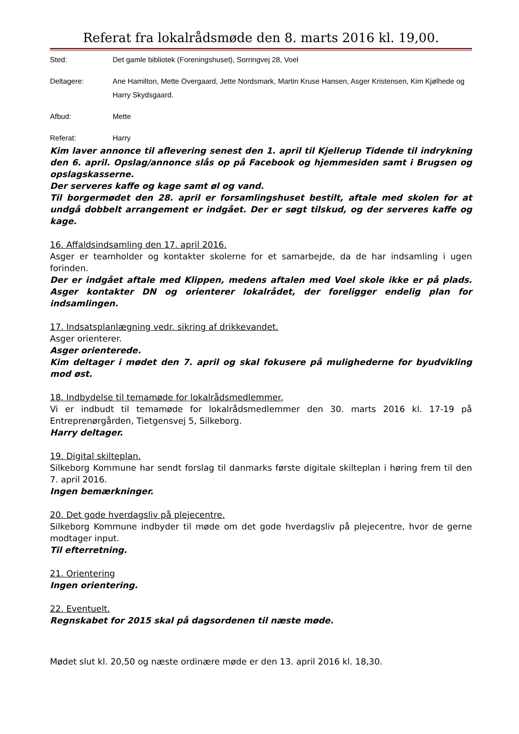Referat fra lokalrådsmøde den 8. marts 2016 kl. 19,00.
Sted: Det gamle bibliotek (Foreningshuset), Sorringvej 28, Voel
Deltagere: Ane Hamilton, Mette Overgaard, Jette Nordsmark, Martin Kruse Hansen, Asger Kristensen, Kim Kjølhede og Harry Skydsgaard.
Afbud: Mette
Referat: Harry
Kim laver annonce til aflevering senest den 1. april til Kjellerup Tidende til indrykning den 6. april. Opslag/annonce slås op på Facebook og hjemmesiden samt i Brugsen og opslagskasserne.
Der serveres kaffe og kage samt øl og vand.
Til borgermødet den 28. april er forsamlingshuset bestilt, aftale med skolen for at undgå dobbelt arrangement er indgået. Der er søgt tilskud, og der serveres kaffe og kage.
16. Affaldsindsamling den 17. april 2016.
Asger er teamholder og kontakter skolerne for et samarbejde, da de har indsamling i ugen forinden.
Der er indgået aftale med Klippen, medens aftalen med Voel skole ikke er på plads. Asger kontakter DN og orienterer lokalrådet, der foreligger endelig plan for indsamlingen.
17. Indsatsplanlægning vedr. sikring af drikkevandet.
Asger orienterer.
Asger orienterede.
Kim deltager i mødet den 7. april og skal fokusere på mulighederne for byudvikling mod øst.
18. Indbydelse til temamøde for lokalrådsmedlemmer.
Vi er indbudt til temamøde for lokalrådsmedlemmer den 30. marts 2016 kl. 17-19 på Entreprenørgården, Tietgensvej 5, Silkeborg.
Harry deltager.
19. Digital skilteplan.
Silkeborg Kommune har sendt forslag til danmarks første digitale skilteplan i høring frem til den 7. april 2016.
Ingen bemærkninger.
20. Det gode hverdagsliv på plejecentre.
Silkeborg Kommune indbyder til møde om det gode hverdagsliv på plejecentre, hvor de gerne modtager input.
Til efterretning.
21. Orientering
Ingen orientering.
22. Eventuelt.
Regnskabet for 2015 skal på dagsordenen til næste møde.
Mødet slut kl. 20,50 og næste ordinære møde er den 13. april 2016 kl. 18,30.